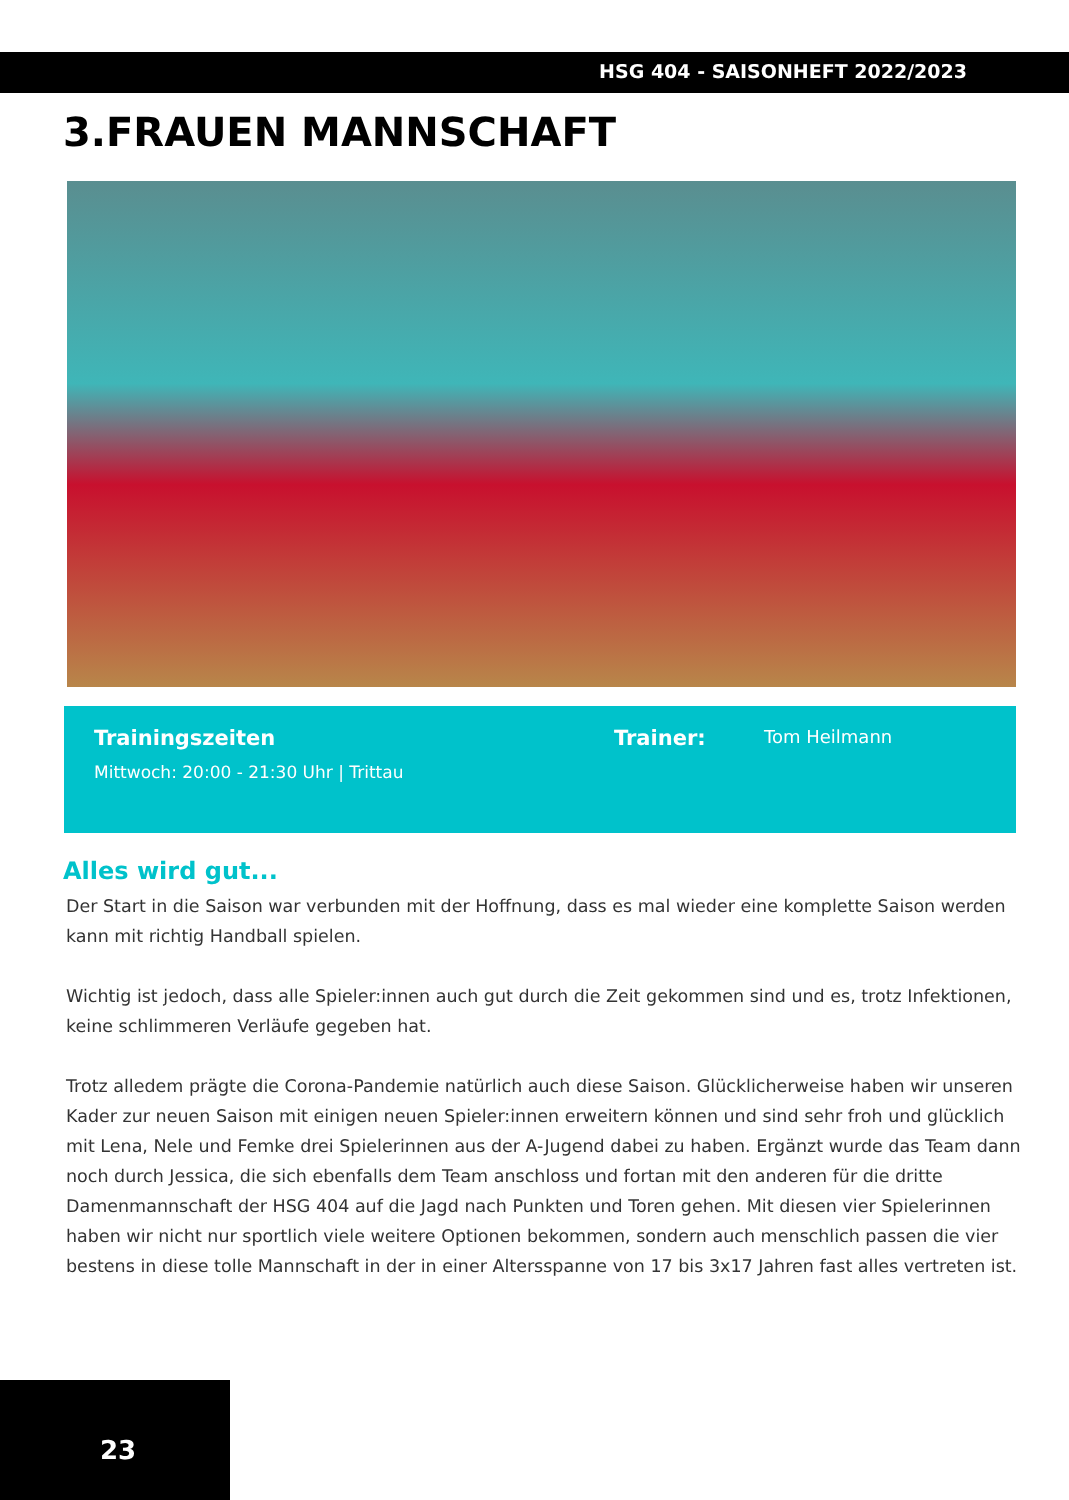HSG 404 - SAISONHEFT 2022/2023
3.FRAUEN MANNSCHAFT
Trainingszeiten
Mittwoch: 20:00 - 21:30 Uhr | Trittau
Trainer:
Tom Heilmann
Alles wird gut...
Der Start in die Saison war verbunden mit der Hoffnung, dass es mal wieder eine komplette Saison werden kann mit richtig Handball spielen.
Wichtig ist jedoch, dass alle Spieler:innen auch gut durch die Zeit gekommen sind und es, trotz Infektionen, keine schlimmeren Verläufe gegeben hat.
Trotz alledem prägte die Corona-Pandemie natürlich auch diese Saison. Glücklicherweise haben wir unseren Kader zur neuen Saison mit einigen neuen Spieler:innen erweitern können und sind sehr froh und glücklich mit Lena, Nele und Femke drei Spielerinnen aus der A-Jugend dabei zu haben. Ergänzt wurde das Team dann noch durch Jessica, die sich ebenfalls dem Team anschloss und fortan mit den anderen für die dritte Damenmannschaft der HSG 404 auf die Jagd nach Punkten und Toren gehen. Mit diesen vier Spielerinnen haben wir nicht nur sportlich viele weitere Optionen bekommen, sondern auch menschlich passen die vier bestens in diese tolle Mannschaft in der in einer Altersspanne von 17 bis 3x17 Jahren fast alles vertreten ist.
23